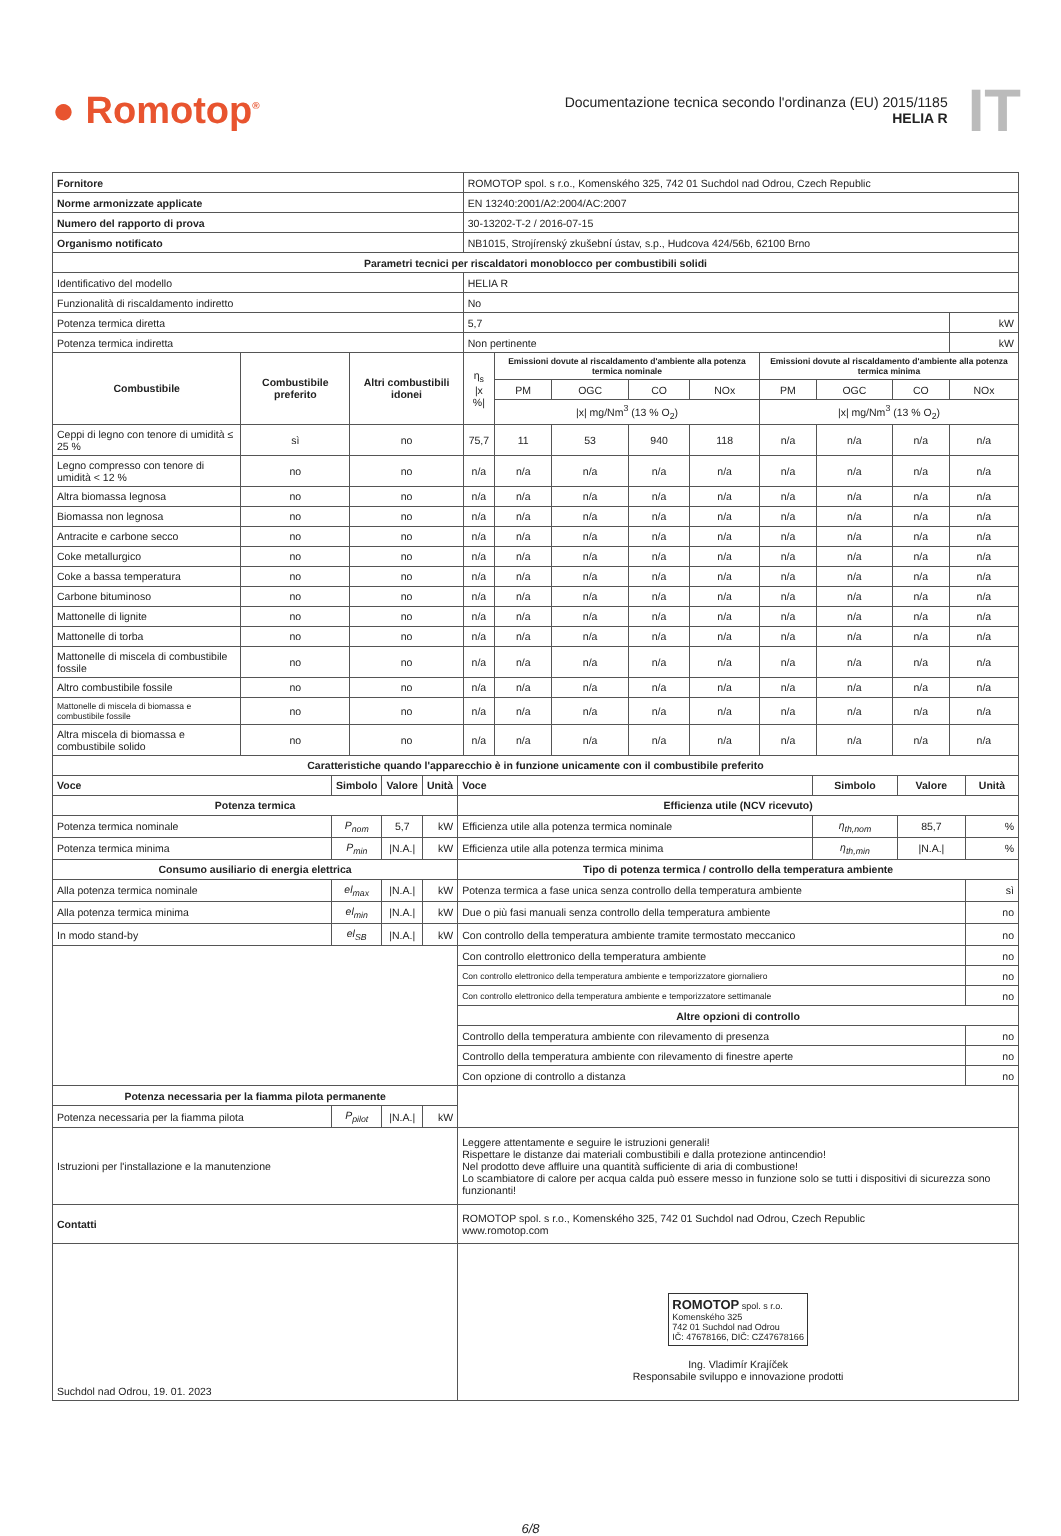● Romotop<sup>®</sup>
Documentazione tecnica secondo l'ordinanza (EU) 2015/1185
HELIA R
IT
| Fornitore | | | ROMOTOP spol. s r.o., Komenského 325, 742 01 Suchdol nad Odrou, Czech Republic | | | | | | | | | |
| Norme armonizzate applicate | | | EN 13240:2001/A2:2004/AC:2007 | | | | | | | | | |
| Numero del rapporto di prova | | | 30-13202-T-2 / 2016-07-15 | | | | | | | | | |
| Organismo notificato | | | NB1015, Strojírenský zkušební ústav, s.p., Hudcova 424/56b, 62100 Brno | | | | | | | | | |
| Parametri tecnici per riscaldatori monoblocco per combustibili solidi | | | | | | | | | | | | |
| Identificativo del modello | | | HELIA R | | | | | | | | | |
| Funzionalità di riscaldamento indiretto | | | No | | | | | | | | | |
| Potenza termica diretta | | | 5,7 | | | | | | | | | kW |
| Potenza termica indiretta | | | Non pertinente | | | | | | | | | kW |
| Combustibile | Combustibile preferito | Altri combustibili idonei | η<sub>s</sub> /x %/ | Emissioni dovute al riscaldamento d'ambiente alla potenza termica nominale | | | | Emissioni dovute al riscaldamento d'ambiente alla potenza termica minima | | | | |
| | | | | PM | OGC | CO | NOx | PM | OGC | CO | NOx | |
| | | | | /x/ mg/Nm<sup>3</sup> (13 % O<sub>2</sub>) | | | | /x/ mg/Nm<sup>3</sup> (13 % O<sub>2</sub>) | | | | |
| Ceppi di legno con tenore di umidità ≤ 25 % | sì | no | 75,7 | 11 | 53 | 940 | 118 | n/a | n/a | n/a | n/a | |
| Legno compresso con tenore di umidità < 12 % | no | no | n/a | n/a | n/a | n/a | n/a | n/a | n/a | n/a | n/a | |
| Altra biomassa legnosa | no | no | n/a | n/a | n/a | n/a | n/a | n/a | n/a | n/a | n/a | |
| Biomassa non legnosa | no | no | n/a | n/a | n/a | n/a | n/a | n/a | n/a | n/a | n/a | |
| Antracite e carbone secco | no | no | n/a | n/a | n/a | n/a | n/a | n/a | n/a | n/a | n/a | |
| Coke metallurgico | no | no | n/a | n/a | n/a | n/a | n/a | n/a | n/a | n/a | n/a | |
| Coke a bassa temperatura | no | no | n/a | n/a | n/a | n/a | n/a | n/a | n/a | n/a | n/a | |
| Carbone bituminoso | no | no | n/a | n/a | n/a | n/a | n/a | n/a | n/a | n/a | n/a | |
| Mattonelle di lignite | no | no | n/a | n/a | n/a | n/a | n/a | n/a | n/a | n/a | n/a | |
| Mattonelle di torba | no | no | n/a | n/a | n/a | n/a | n/a | n/a | n/a | n/a | n/a | |
| Mattonelle di miscela di combustibile fossile | no | no | n/a | n/a | n/a | n/a | n/a | n/a | n/a | n/a | n/a | |
| Altro combustibile fossile | no | no | n/a | n/a | n/a | n/a | n/a | n/a | n/a | n/a | n/a | |
| Mattonelle di miscela di biomassa e combustibile fossile | no | no | n/a | n/a | n/a | n/a | n/a | n/a | n/a | n/a | n/a | |
| Altra miscela di biomassa e combustibile solido | no | no | n/a | n/a | n/a | n/a | n/a | n/a | n/a | n/a | n/a | |
| Caratteristiche quando l'apparecchio è in funzione unicamente con il combustibile preferito | | | | | | | |
| --- | --- | --- | --- | --- | --- | --- | --- |
| Voce | Simbolo | Valore | Unità | Voce | Simbolo | Valore | Unità |
| Potenza termica | | | | Efficienza utile (NCV ricevuto) | | | |
| Potenza termica nominale | P<sub>nom</sub> | 5,7 | kW | Efficienza utile alla potenza termica nominale | η<sub>th,nom</sub> | 85,7 | % |
| Potenza termica minima | P<sub>min</sub> | /N.A./ | kW | Efficienza utile alla potenza termica minima | η<sub>th,min</sub> | /N.A./ | % |
| Consumo ausiliario di energia elettrica | | | | Tipo di potenza termica / controllo della temperatura ambiente | | | |
| Alla potenza termica nominale | el<sub>max</sub> | /N.A./ | kW | Potenza termica a fase unica senza controllo della temperatura ambiente | | | sì |
| Alla potenza termica minima | el<sub>min</sub> | /N.A./ | kW | Due o più fasi manuali senza controllo della temperatura ambiente | | | no |
| In modo stand-by | el<sub>SB</sub> | /N.A./ | kW | Con controllo della temperatura ambiente tramite termostato meccanico | | | no |
| | | | | Con controllo elettronico della temperatura ambiente | | | no |
| | | | | Con controllo elettronico della temperatura ambiente e temporizzatore giornaliero | | | no |
| | | | | Con controllo elettronico della temperatura ambiente e temporizzatore settimanale | | | no |
| | | | | Altre opzioni di controllo | | | |
| | | | | Controllo della temperatura ambiente con rilevamento di presenza | | | no |
| | | | | Controllo della temperatura ambiente con rilevamento di finestre aperte | | | no |
| | | | | Con opzione di controllo a distanza | | | no |
| Potenza necessaria per la fiamma pilota permanente | | | | | | | |
| Potenza necessaria per la fiamma pilota | P<sub>pilot</sub> | /N.A./ | kW | | | | |
| Istruzioni per l'installazione e la manutenzione | | | | Leggere attentamente e seguire le istruzioni generali! Rispettare le distanze dai materiali combustibili e dalla protezione antincendio! Nel prodotto deve affluire una quantità sufficiente di aria di combustione! Lo scambiatore di calore per acqua calda può essere messo in funzione solo se tutti i dispositivi di sicurezza sono funzionanti! | | | |
| Contatti | | | | ROMOTOP spol. s r.o., Komenského 325, 742 01 Suchdol nad Odrou, Czech Republic www.romotop.com | | | |
| Suchdol nad Odrou, 19. 01. 2023 | | | | ROMOTOP spol. s r.o. Komenského 325 742 01 Suchdol nad Odrou IČ: 47678166, DIČ: CZ47678166 Ing. Vladimír Krajíček Responsabile sviluppo e innovazione prodotti | | | |
6/8